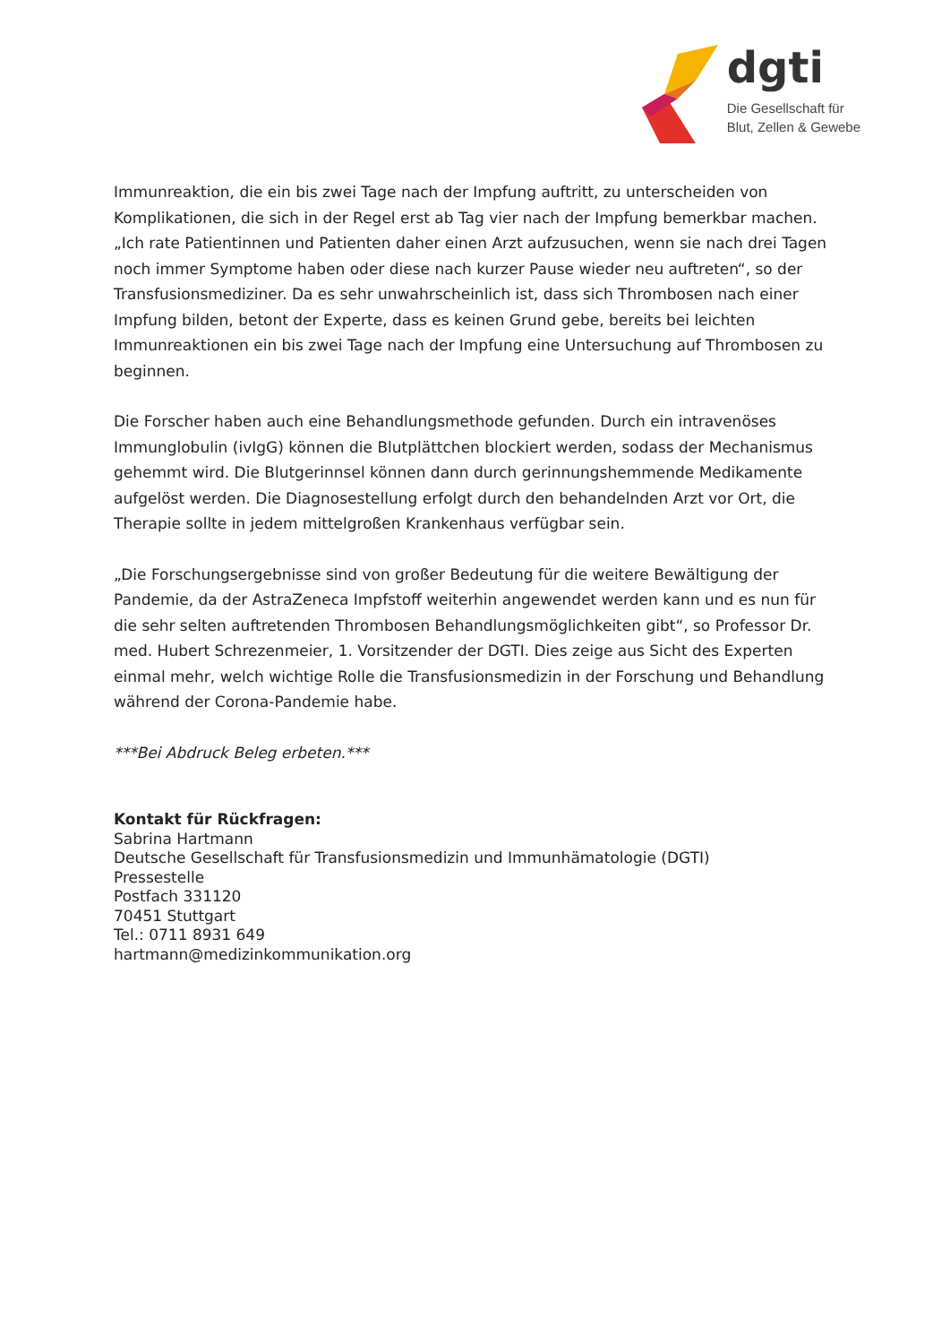dgti
Die Gesellschaft für
Blut, Zellen & Gewebe
Immunreaktion, die ein bis zwei Tage nach der Impfung auftritt, zu unterscheiden von Komplikationen, die sich in der Regel erst ab Tag vier nach der Impfung bemerkbar machen. „Ich rate Patientinnen und Patienten daher einen Arzt aufzusuchen, wenn sie nach drei Tagen noch immer Symptome haben oder diese nach kurzer Pause wieder neu auftreten“, so der Transfusionsmediziner. Da es sehr unwahrscheinlich ist, dass sich Thrombosen nach einer Impfung bilden, betont der Experte, dass es keinen Grund gebe, bereits bei leichten Immunreaktionen ein bis zwei Tage nach der Impfung eine Untersuchung auf Thrombosen zu beginnen.
Die Forscher haben auch eine Behandlungsmethode gefunden. Durch ein intravenöses Immunglobulin (ivIgG) können die Blutplättchen blockiert werden, sodass der Mechanismus gehemmt wird. Die Blutgerinnsel können dann durch gerinnungshemmende Medikamente aufgelöst werden. Die Diagnosestellung erfolgt durch den behandelnden Arzt vor Ort, die Therapie sollte in jedem mittelgroßen Krankenhaus verfügbar sein.
„Die Forschungsergebnisse sind von großer Bedeutung für die weitere Bewältigung der Pandemie, da der AstraZeneca Impfstoff weiterhin angewendet werden kann und es nun für die sehr selten auftretenden Thrombosen Behandlungsmöglichkeiten gibt“, so Professor Dr. med. Hubert Schrezenmeier, 1. Vorsitzender der DGTI. Dies zeige aus Sicht des Experten einmal mehr, welch wichtige Rolle die Transfusionsmedizin in der Forschung und Behandlung während der Corona-Pandemie habe.
***Bei Abdruck Beleg erbeten.***
Kontakt für Rückfragen:
Sabrina Hartmann
Deutsche Gesellschaft für Transfusionsmedizin und Immunhämatologie (DGTI)
Pressestelle
Postfach 331120
70451 Stuttgart
Tel.: 0711 8931 649
hartmann@medizinkommunikation.org